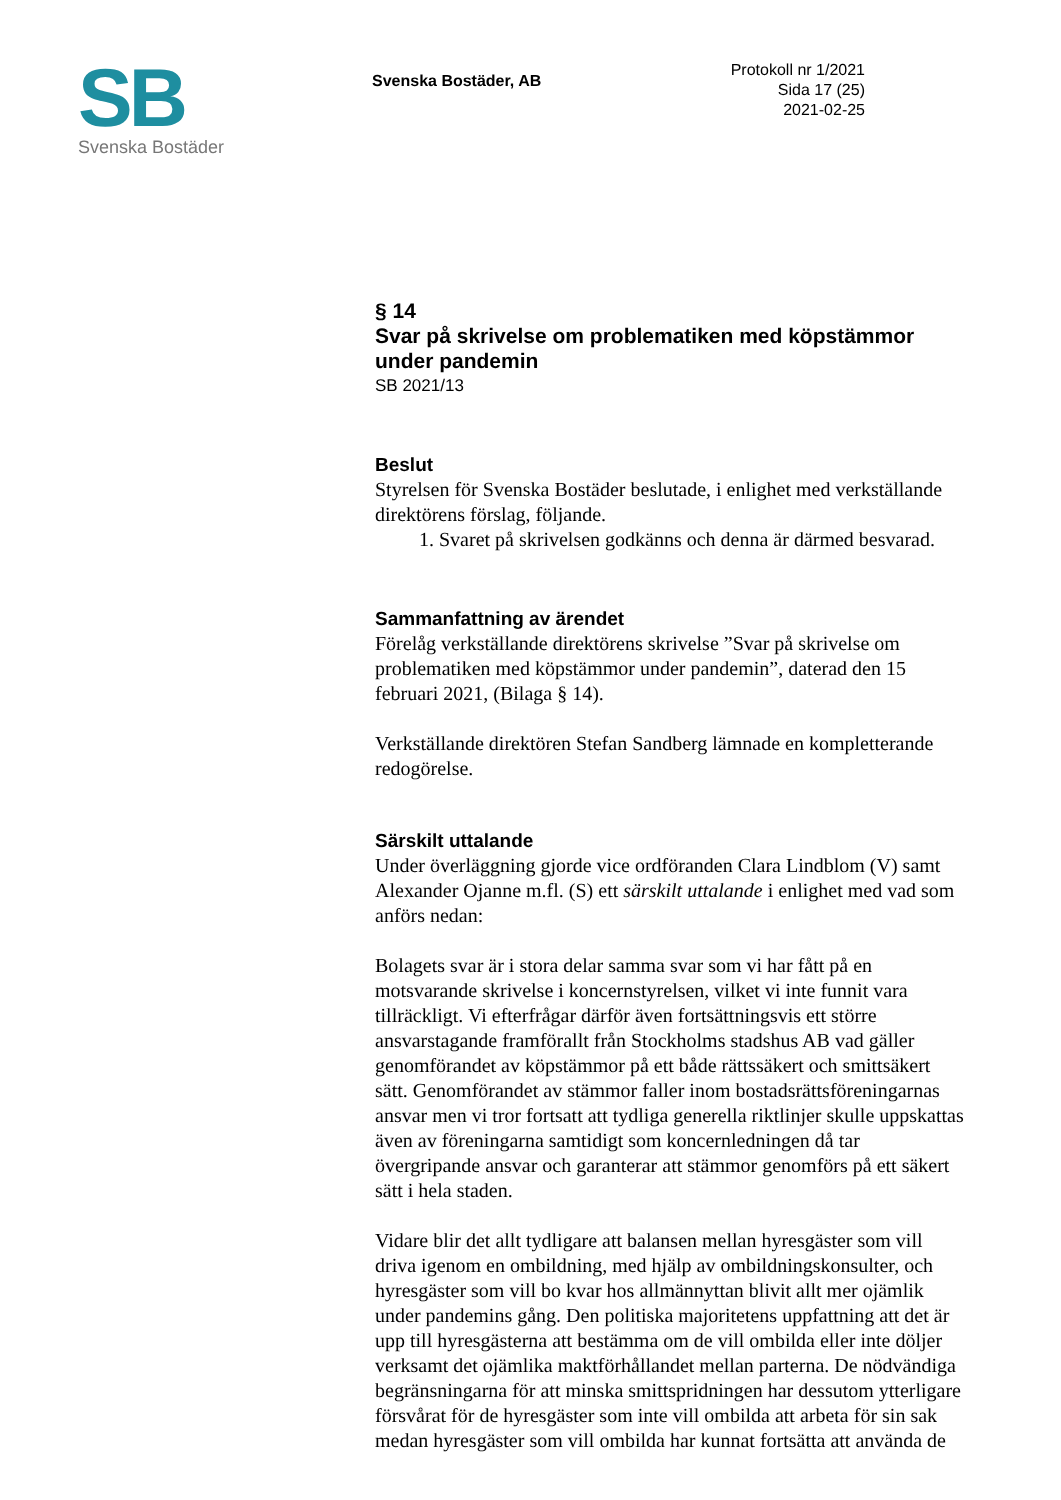SB
Svenska Bostäder
Svenska Bostäder, AB
Protokoll nr 1/2021
Sida 17 (25)
2021-02-25
§ 14
Svar på skrivelse om problematiken med köpstämmor under pandemin
SB 2021/13
Beslut
Styrelsen för Svenska Bostäder beslutade, i enlighet med verkställande direktörens förslag, följande.
1. Svaret på skrivelsen godkänns och denna är därmed besvarad.
Sammanfattning av ärendet
Förelåg verkställande direktörens skrivelse ”Svar på skrivelse om problematiken med köpstämmor under pandemin”, daterad den 15 februari 2021, (Bilaga § 14).
Verkställande direktören Stefan Sandberg lämnade en kompletterande redogörelse.
Särskilt uttalande
Under överläggning gjorde vice ordföranden Clara Lindblom (V) samt Alexander Ojanne m.fl. (S) ett särskilt uttalande i enlighet med vad som anförs nedan:
Bolagets svar är i stora delar samma svar som vi har fått på en motsvarande skrivelse i koncernstyrelsen, vilket vi inte funnit vara tillräckligt. Vi efterfrågar därför även fortsättningsvis ett större ansvarstagande framförallt från Stockholms stadshus AB vad gäller genomförandet av köpstämmor på ett både rättssäkert och smittsäkert sätt. Genomförandet av stämmor faller inom bostadsrättsföreningarnas ansvar men vi tror fortsatt att tydliga generella riktlinjer skulle uppskattas även av föreningarna samtidigt som koncernledningen då tar övergripande ansvar och garanterar att stämmor genomförs på ett säkert sätt i hela staden.
Vidare blir det allt tydligare att balansen mellan hyresgäster som vill driva igenom en ombildning, med hjälp av ombildningskonsulter, och hyresgäster som vill bo kvar hos allmännyttan blivit allt mer ojämlik under pandemins gång. Den politiska majoritetens uppfattning att det är upp till hyresgästerna att bestämma om de vill ombilda eller inte döljer verksamt det ojämlika maktförhållandet mellan parterna. De nödvändiga begränsningarna för att minska smittspridningen har dessutom ytterligare försvårat för de hyresgäster som inte vill ombilda att arbeta för sin sak medan hyresgäster som vill ombilda har kunnat fortsätta att använda de